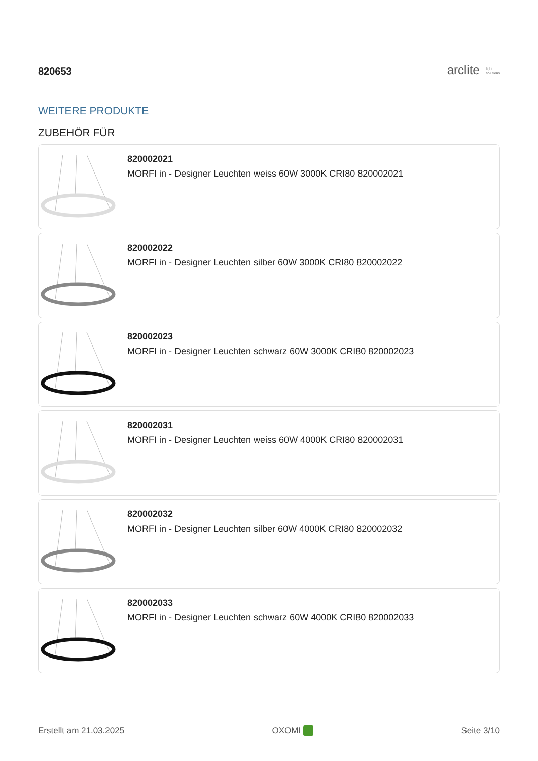820653
arclite light
solutions
WEITERE PRODUKTE
ZUBEHÖR FÜR
820002021
MORFI in - Designer Leuchten weiss 60W 3000K CRI80 820002021
820002022
MORFI in - Designer Leuchten silber 60W 3000K CRI80 820002022
820002023
MORFI in - Designer Leuchten schwarz 60W 3000K CRI80 820002023
820002031
MORFI in - Designer Leuchten weiss 60W 4000K CRI80 820002031
820002032
MORFI in - Designer Leuchten silber 60W 4000K CRI80 820002032
820002033
MORFI in - Designer Leuchten schwarz 60W 4000K CRI80 820002033
Erstellt am 21.03.2025 OXOMI Seite 3/10